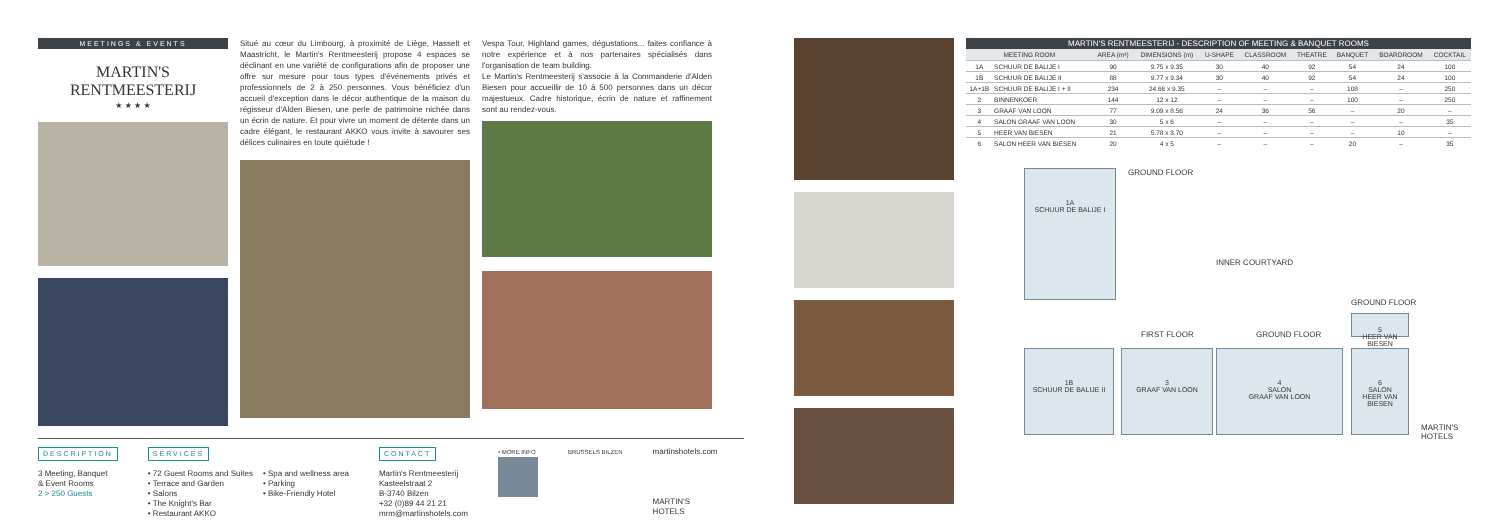MEETINGS & EVENTS
MARTIN'S RENTMEESTERIJ
★ ★ ★ ★
Situé au cœur du Limbourg, à proximité de Liège, Hasselt et Maastricht, le Martin's Rentmeesterij propose 4 espaces se déclinant en une variété de configurations afin de proposer une offre sur mesure pour tous types d'événements privés et professionnels de 2 à 250 personnes. Vous bénéficiez d'un accueil d'exception dans le décor authentique de la maison du régisseur d'Alden Biesen, une perle de patrimoine nichée dans un écrin de nature. Et pour vivre un moment de détente dans un cadre élégant, le restaurant AKKO vous invite à savourer ses délices culinaires en toute quiétude !
Vespa Tour, Highland games, dégustations... faites confiance à notre expérience et à nos partenaires spécialisés dans l'organisation de team building.
Le Martin's Rentmeesterij s'associe à la Commanderie d'Alden Biesen pour accueillir de 10 à 500 personnes dans un décor majestueux. Cadre historique, écrin de nature et raffinement sont au rendez-vous.
DESCRIPTION
3 Meeting, Banquet
& Event Rooms
2 > 250 Guests
SERVICES
• 72 Guest Rooms and Suites
• Terrace and Garden
• Salons
• The Knight's Bar
• Restaurant AKKO
• Spa and wellness area
• Parking
• Bike-Friendly Hotel
CONTACT
Martin's Rentmeesterij
Kasteelstraat 2
B-3740 Bilzen
+32 (0)89 44 21 21
mrm@martinshotels.com
• MORE INFO BRUSSELS BILZEN
martinshotels.com
MARTIN'S
HOTELS
MARTIN'S RENTMEESTERIJ - DESCRIPTION OF MEETING & BANQUET ROOMS
| MEETING ROOM | | AREA (m²) | DIMENSIONS (m) | U-SHAPE | CLASSROOM | THEATRE | BANQUET | BOARDROOM | COCKTAIL |
| --- | --- | --- | --- | --- | --- | --- | --- | --- | --- |
| 1A | SCHUUR DE BALIJE I | 90 | 9.75 x 9.35 | 30 | 40 | 92 | 54 | 24 | 100 |
| 1B | SCHUUR DE BALIJE II | 88 | 9.77 x 9.34 | 30 | 40 | 92 | 54 | 24 | 100 |
| 1A+1B | SCHUUR DE BALIJE I + II | 234 | 24.66 x 9.35 | – | – | – | 108 | – | 250 |
| 2 | BINNENKOER | 144 | 12 x 12 | – | – | – | 100 | – | 250 |
| 3 | GRAAF VAN LOON | 77 | 9.09 x 8.56 | 24 | 36 | 56 | – | 20 | – |
| 4 | SALON GRAAF VAN LOON | 30 | 5 x 6 | – | – | – | – | – | 35 |
| 5 | HEER VAN BIESEN | 21 | 5.78 x 3.70 | – | – | – | – | 10 | – |
| 6 | SALON HEER VAN BIESEN | 20 | 4 x 5 | – | – | – | 20 | – | 35 |
1A
SCHUUR DE BALIJE I
GROUND FLOOR
INNER COURTYARD
GROUND FLOOR
5
HEER VAN BIESEN
FIRST FLOOR GROUND FLOOR
1B
SCHUUR DE BALIJE II
3
GRAAF VAN LOON
4
SALON
GRAAF VAN LOON
6
SALON
HEER VAN BIESEN
MARTIN'S
HOTELS